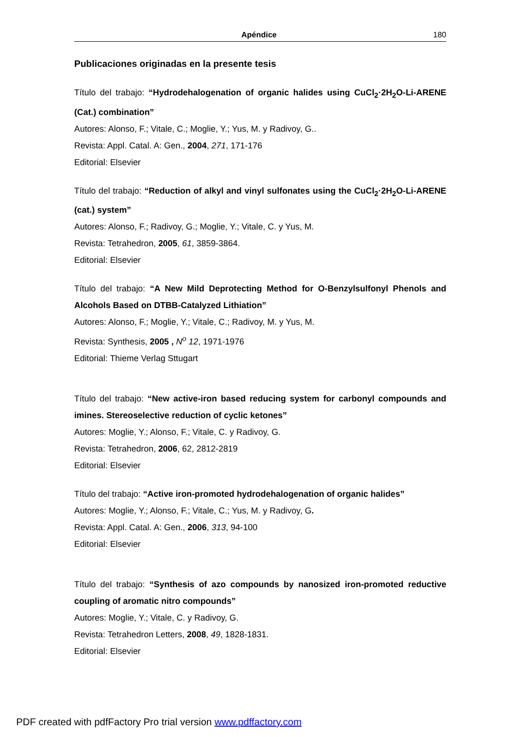Apéndice 180
Publicaciones originadas en la presente tesis
Título del trabajo: “Hydrodehalogenation of organic halides using CuCl<sub>2</sub>·2H<sub>2</sub>O-Li-ARENE (Cat.) combination”
Autores: Alonso, F.; Vitale, C.; Moglie, Y.; Yus, M. y Radivoy, G..
Revista: Appl. Catal. A: Gen., 2004, 271, 171-176
Editorial: Elsevier
Título del trabajo: “Reduction of alkyl and vinyl sulfonates using the CuCl<sub>2</sub>·2H<sub>2</sub>O-Li-ARENE (cat.) system”
Autores: Alonso, F.; Radivoy, G.; Moglie, Y.; Vitale, C. y Yus, M.
Revista: Tetrahedron, 2005, 61, 3859-3864.
Editorial: Elsevier
Título del trabajo: “A New Mild Deprotecting Method for O-Benzylsulfonyl Phenols and Alcohols Based on DTBB-Catalyzed Lithiation”
Autores: Alonso, F.; Moglie, Y.; Vitale, C.; Radivoy, M. y Yus, M.
Revista: Synthesis, 2005 , N<sup>o</sup> 12, 1971-1976
Editorial: Thieme Verlag Sttugart
Título del trabajo: “New active-iron based reducing system for carbonyl compounds and imines. Stereoselective reduction of cyclic ketones”
Autores: Moglie, Y.; Alonso, F.; Vitale, C. y Radivoy, G.
Revista: Tetrahedron, 2006, 62, 2812-2819
Editorial: Elsevier
Título del trabajo: “Active iron-promoted hydrodehalogenation of organic halides”
Autores: Moglie, Y.; Alonso, F.; Vitale, C.; Yus, M. y Radivoy, G.
Revista: Appl. Catal. A: Gen., 2006, 313, 94-100
Editorial: Elsevier
Título del trabajo: “Synthesis of azo compounds by nanosized iron-promoted reductive coupling of aromatic nitro compounds”
Autores: Moglie, Y.; Vitale, C. y Radivoy, G.
Revista: Tetrahedron Letters, 2008, 49, 1828-1831.
Editorial: Elsevier
PDF created with pdfFactory Pro trial version www.pdffactory.com